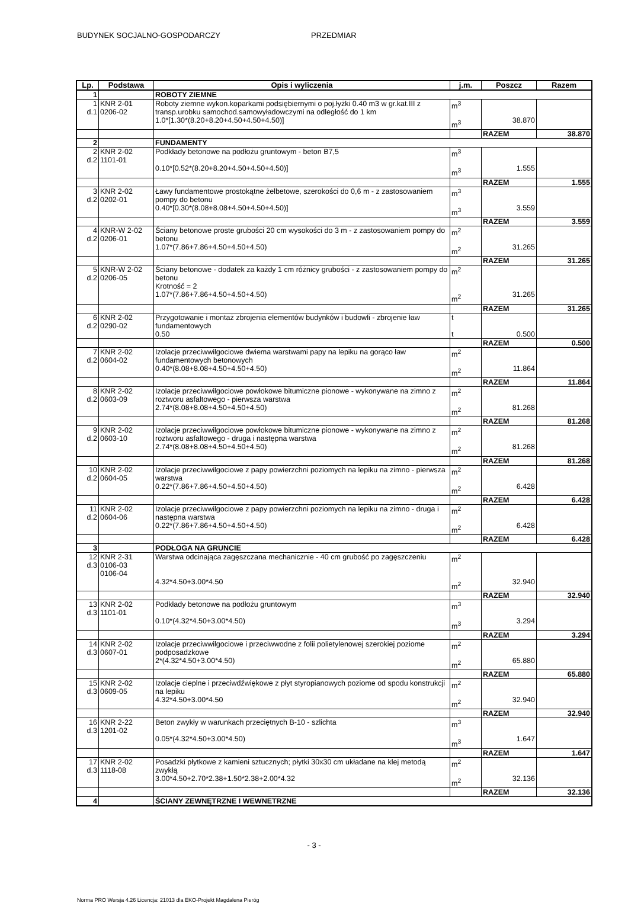BUDYNEK SOCJALNO-GOSPODARCZY PRZEDMIAR
| Lp. | Podstawa | Opis i wyliczenia | j.m. | Poszcz | Razem |
| --- | --- | --- | --- | --- | --- |
| 1 | | ROBOTY ZIEMNE | | | |
| 1 d.1 | KNR 2-01 0206-02 | Roboty ziemne wykon.koparkami podsiębiernymi o poj.łyżki 0.40 m3 w gr.kat.III z transp.urobku samochod.samowyładowczymi na odległość do 1 km 1.0*[1.30*(8.20+8.20+4.50+4.50+4.50)] | m<sup>3</sup> m<sup>3</sup> | 38.870 | |
| | | | | RAZEM | 38.870 |
| 2 | | FUNDAMENTY | | | |
| 2 d.2 | KNR 2-02 1101-01 | Podkłady betonowe na podłożu gruntowym - beton B7,5 0.10*[0.52*(8.20+8.20+4.50+4.50+4.50)] | m<sup>3</sup> m<sup>3</sup> | 1.555 | |
| | | | | RAZEM | 1.555 |
| 3 d.2 | KNR 2-02 0202-01 | Ławy fundamentowe prostokątne żelbetowe, szerokości do 0,6 m - z zastosowaniem pompy do betonu 0.40*[0.30*(8.08+8.08+4.50+4.50+4.50)] | m<sup>3</sup> m<sup>3</sup> | 3.559 | |
| | | | | RAZEM | 3.559 |
| 4 d.2 | KNR-W 2-02 0206-01 | Ściany betonowe proste grubości 20 cm wysokości do 3 m - z zastosowaniem pompy do betonu 1.07*(7.86+7.86+4.50+4.50+4.50) | m<sup>2</sup> m<sup>2</sup> | 31.265 | |
| | | | | RAZEM | 31.265 |
| 5 d.2 | KNR-W 2-02 0206-05 | Ściany betonowe - dodatek za każdy 1 cm różnicy grubości - z zastosowaniem pompy do betonu Krotność = 2 1.07*(7.86+7.86+4.50+4.50+4.50) | m<sup>2</sup> m<sup>2</sup> | 31.265 | |
| | | | | RAZEM | 31.265 |
| 6 d.2 | KNR 2-02 0290-02 | Przygotowanie i montaż zbrojenia elementów budynków i budowli - zbrojenie ław fundamentowych 0.50 | t t | 0.500 | |
| | | | | RAZEM | 0.500 |
| 7 d.2 | KNR 2-02 0604-02 | Izolacje przeciwwilgociowe dwiema warstwami papy na lepiku na gorąco ław fundamentowych betonowych 0.40*(8.08+8.08+4.50+4.50+4.50) | m<sup>2</sup> m<sup>2</sup> | 11.864 | |
| | | | | RAZEM | 11.864 |
| 8 d.2 | KNR 2-02 0603-09 | Izolacje przeciwwilgociowe powłokowe bitumiczne pionowe - wykonywane na zimno z roztworu asfaltowego - pierwsza warstwa 2.74*(8.08+8.08+4.50+4.50+4.50) | m<sup>2</sup> m<sup>2</sup> | 81.268 | |
| | | | | RAZEM | 81.268 |
| 9 d.2 | KNR 2-02 0603-10 | Izolacje przeciwwilgociowe powłokowe bitumiczne pionowe - wykonywane na zimno z roztworu asfaltowego - druga i następna warstwa 2.74*(8.08+8.08+4.50+4.50+4.50) | m<sup>2</sup> m<sup>2</sup> | 81.268 | |
| | | | | RAZEM | 81.268 |
| 10 d.2 | KNR 2-02 0604-05 | Izolacje przeciwwilgociowe z papy powierzchni poziomych na lepiku na zimno - pierwsza warstwa 0.22*(7.86+7.86+4.50+4.50+4.50) | m<sup>2</sup> m<sup>2</sup> | 6.428 | |
| | | | | RAZEM | 6.428 |
| 11 d.2 | KNR 2-02 0604-06 | Izolacje przeciwwilgociowe z papy powierzchni poziomych na lepiku na zimno - druga i następna warstwa 0.22*(7.86+7.86+4.50+4.50+4.50) | m<sup>2</sup> m<sup>2</sup> | 6.428 | |
| | | | | RAZEM | 6.428 |
| 3 | | PODŁOGA NA GRUNCIE | | | |
| 12 d.3 | KNR 2-31 0106-03 0106-04 | Warstwa odcinająca zagęszczana mechanicznie - 40 cm grubość po zagęszczeniu 4.32*4.50+3.00*4.50 | m<sup>2</sup> m<sup>2</sup> | 32.940 | |
| | | | | RAZEM | 32.940 |
| 13 d.3 | KNR 2-02 1101-01 | Podkłady betonowe na podłożu gruntowym 0.10*(4.32*4.50+3.00*4.50) | m<sup>3</sup> m<sup>3</sup> | 3.294 | |
| | | | | RAZEM | 3.294 |
| 14 d.3 | KNR 2-02 0607-01 | Izolacje przeciwwilgociowe i przeciwwodne z folii polietylenowej szerokiej poziome podposadzkowe 2*(4.32*4.50+3.00*4.50) | m<sup>2</sup> m<sup>2</sup> | 65.880 | |
| | | | | RAZEM | 65.880 |
| 15 d.3 | KNR 2-02 0609-05 | Izolacje cieplne i przeciwdźwiękowe z płyt styropianowych poziome od spodu konstrukcji na lepiku 4.32*4.50+3.00*4.50 | m<sup>2</sup> m<sup>2</sup> | 32.940 | |
| | | | | RAZEM | 32.940 |
| 16 d.3 | KNR 2-22 1201-02 | Beton zwykły w warunkach przeciętnych B-10 - szlichta 0.05*(4.32*4.50+3.00*4.50) | m<sup>3</sup> m<sup>3</sup> | 1.647 | |
| | | | | RAZEM | 1.647 |
| 17 d.3 | KNR 2-02 1118-08 | Posadzki płytkowe z kamieni sztucznych; płytki 30x30 cm układane na klej metodą zwykłą 3.00*4.50+2.70*2.38+1.50*2.38+2.00*4.32 | m<sup>2</sup> m<sup>2</sup> | 32.136 | |
| | | | | RAZEM | 32.136 |
| 4 | | ŚCIANY ZEWNĘTRZNE I WEWNETRZNE | | | |
- 3 -
Norma PRO Wersja 4.26 Licencja: 21013 dla EKO-Projekt Magdalena Pieróg